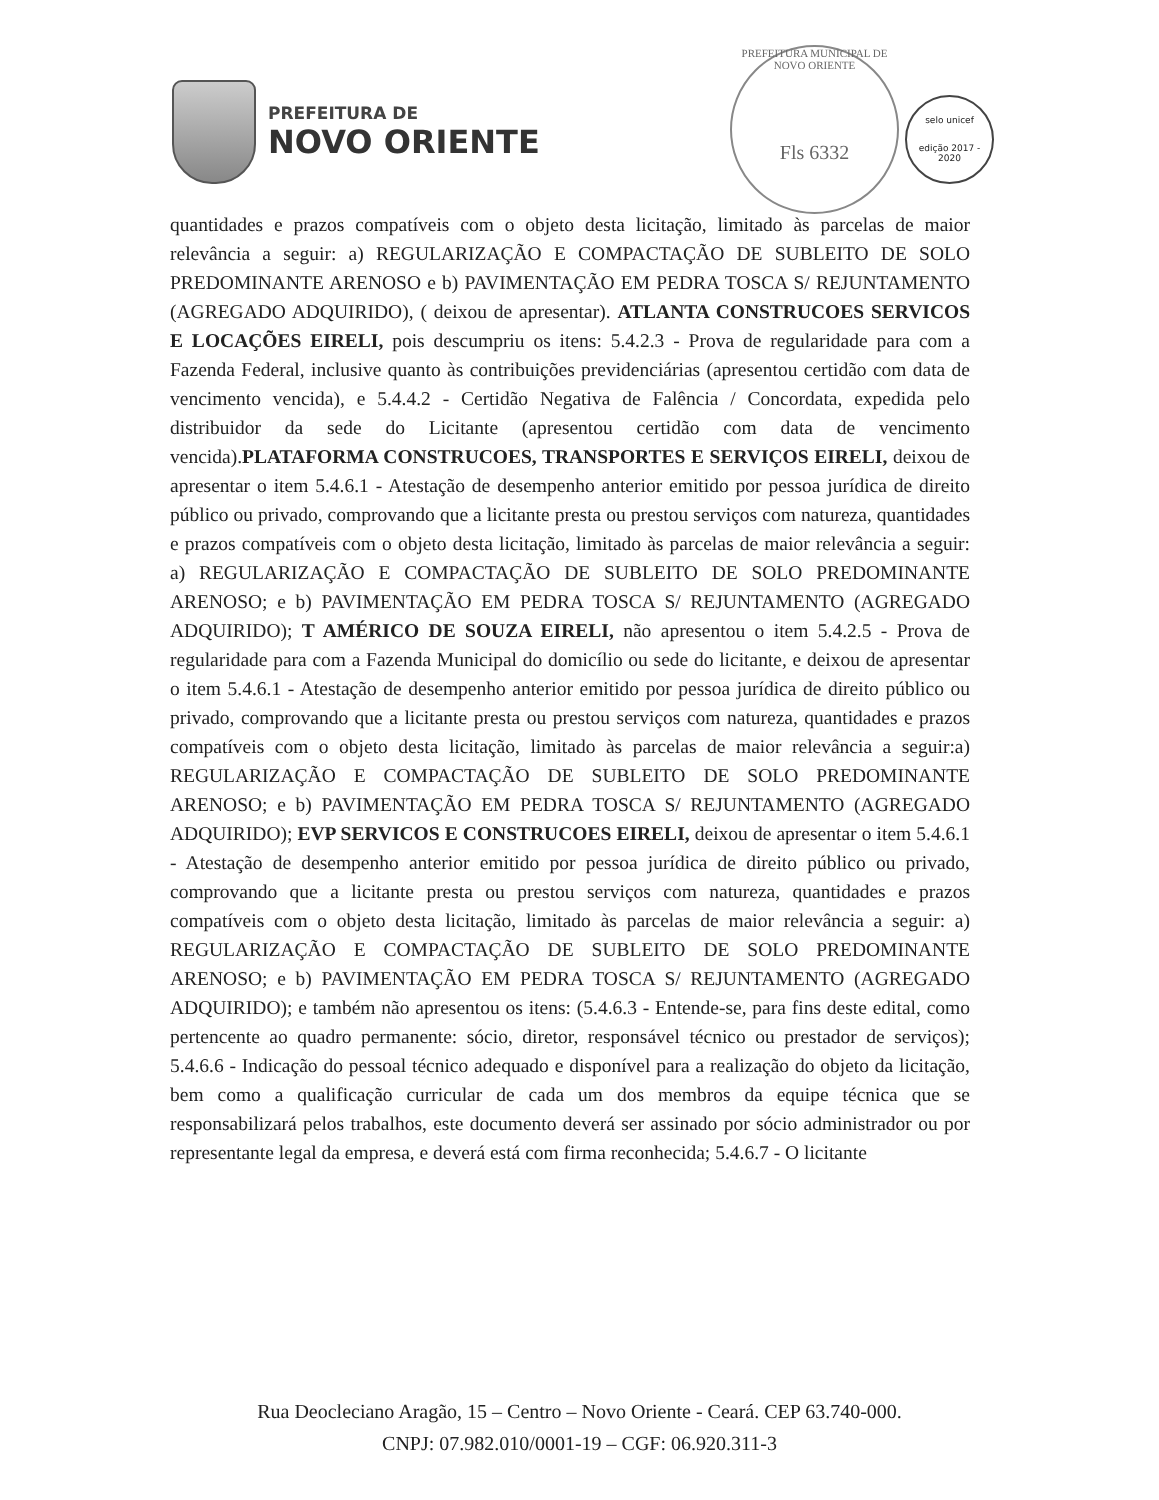PREFEITURA DE
NOVO ORIENTE
PREFEITURA MUNICIPAL DE NOVO ORIENTE
Fls 6332
selo unicef
edição 2017 - 2020
quantidades e prazos compatíveis com o objeto desta licitação, limitado às parcelas de maior relevância a seguir: a) REGULARIZAÇÃO E COMPACTAÇÃO DE SUBLEITO DE SOLO PREDOMINANTE ARENOSO e b) PAVIMENTAÇÃO EM PEDRA TOSCA S/ REJUNTAMENTO (AGREGADO ADQUIRIDO), ( deixou de apresentar). ATLANTA CONSTRUCOES SERVICOS E LOCAÇÕES EIRELI, pois descumpriu os itens: 5.4.2.3 - Prova de regularidade para com a Fazenda Federal, inclusive quanto às contribuições previdenciárias (apresentou certidão com data de vencimento vencida), e 5.4.4.2 - Certidão Negativa de Falência / Concordata, expedida pelo distribuidor da sede do Licitante (apresentou certidão com data de vencimento vencida).PLATAFORMA CONSTRUCOES, TRANSPORTES E SERVIÇOS EIRELI, deixou de apresentar o item 5.4.6.1 - Atestação de desempenho anterior emitido por pessoa jurídica de direito público ou privado, comprovando que a licitante presta ou prestou serviços com natureza, quantidades e prazos compatíveis com o objeto desta licitação, limitado às parcelas de maior relevância a seguir: a) REGULARIZAÇÃO E COMPACTAÇÃO DE SUBLEITO DE SOLO PREDOMINANTE ARENOSO; e b) PAVIMENTAÇÃO EM PEDRA TOSCA S/ REJUNTAMENTO (AGREGADO ADQUIRIDO); T AMÉRICO DE SOUZA EIRELI, não apresentou o item 5.4.2.5 - Prova de regularidade para com a Fazenda Municipal do domicílio ou sede do licitante, e deixou de apresentar o item 5.4.6.1 - Atestação de desempenho anterior emitido por pessoa jurídica de direito público ou privado, comprovando que a licitante presta ou prestou serviços com natureza, quantidades e prazos compatíveis com o objeto desta licitação, limitado às parcelas de maior relevância a seguir:a) REGULARIZAÇÃO E COMPACTAÇÃO DE SUBLEITO DE SOLO PREDOMINANTE ARENOSO; e b) PAVIMENTAÇÃO EM PEDRA TOSCA S/ REJUNTAMENTO (AGREGADO ADQUIRIDO); EVP SERVICOS E CONSTRUCOES EIRELI, deixou de apresentar o item 5.4.6.1 - Atestação de desempenho anterior emitido por pessoa jurídica de direito público ou privado, comprovando que a licitante presta ou prestou serviços com natureza, quantidades e prazos compatíveis com o objeto desta licitação, limitado às parcelas de maior relevância a seguir: a) REGULARIZAÇÃO E COMPACTAÇÃO DE SUBLEITO DE SOLO PREDOMINANTE ARENOSO; e b) PAVIMENTAÇÃO EM PEDRA TOSCA S/ REJUNTAMENTO (AGREGADO ADQUIRIDO); e também não apresentou os itens: (5.4.6.3 - Entende-se, para fins deste edital, como pertencente ao quadro permanente: sócio, diretor, responsável técnico ou prestador de serviços); 5.4.6.6 - Indicação do pessoal técnico adequado e disponível para a realização do objeto da licitação, bem como a qualificação curricular de cada um dos membros da equipe técnica que se responsabilizará pelos trabalhos, este documento deverá ser assinado por sócio administrador ou por representante legal da empresa, e deverá está com firma reconhecida; 5.4.6.7 - O licitante
Rua Deocleciano Aragão, 15 – Centro – Novo Oriente - Ceará. CEP 63.740-000.
CNPJ: 07.982.010/0001-19 – CGF: 06.920.311-3